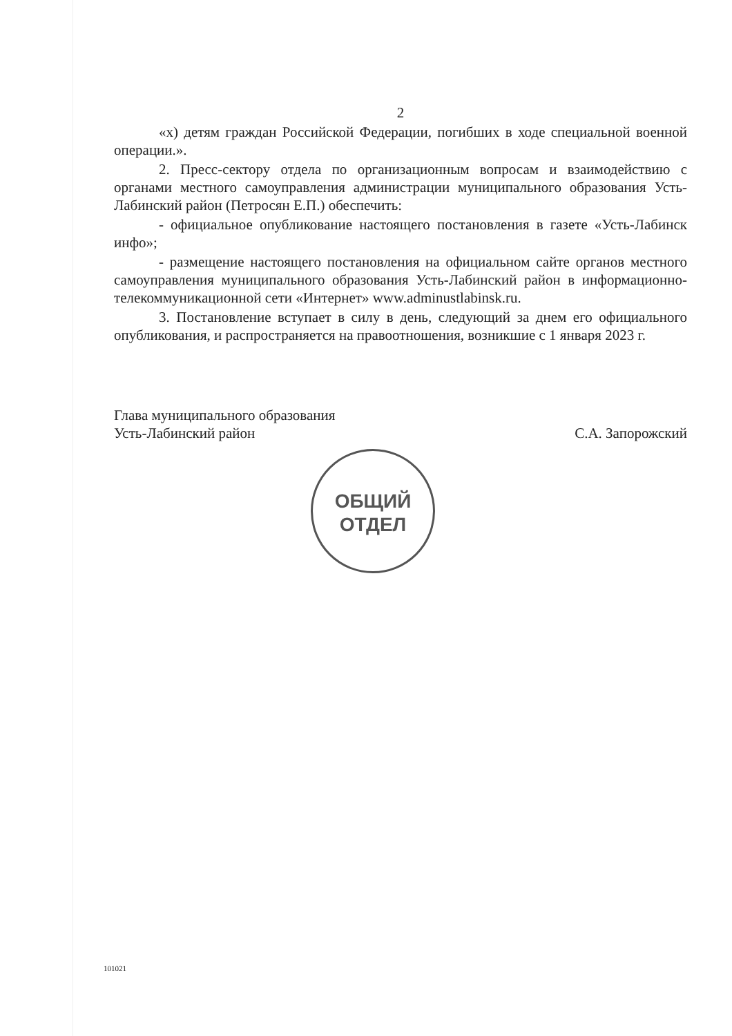2
«х) детям граждан Российской Федерации, погибших в ходе специальной военной операции.».
2. Пресс-сектору отдела по организационным вопросам и взаимодействию с органами местного самоуправления администрации муниципального образования Усть-Лабинский район (Петросян Е.П.) обеспечить:
- официальное опубликование настоящего постановления в газете «Усть-Лабинск инфо»;
- размещение настоящего постановления на официальном сайте органов местного самоуправления муниципального образования Усть-Лабинский район в информационно-телекоммуникационной сети «Интернет» www.adminustlabinsk.ru.
3. Постановление вступает в силу в день, следующий за днем его официального опубликования, и распространяется на правоотношения, возникшие с 1 января 2023 г.
Глава муниципального образования
Усть-Лабинский район
С.А. Запорожский
ОБЩИЙ
ОТДЕЛ
101021